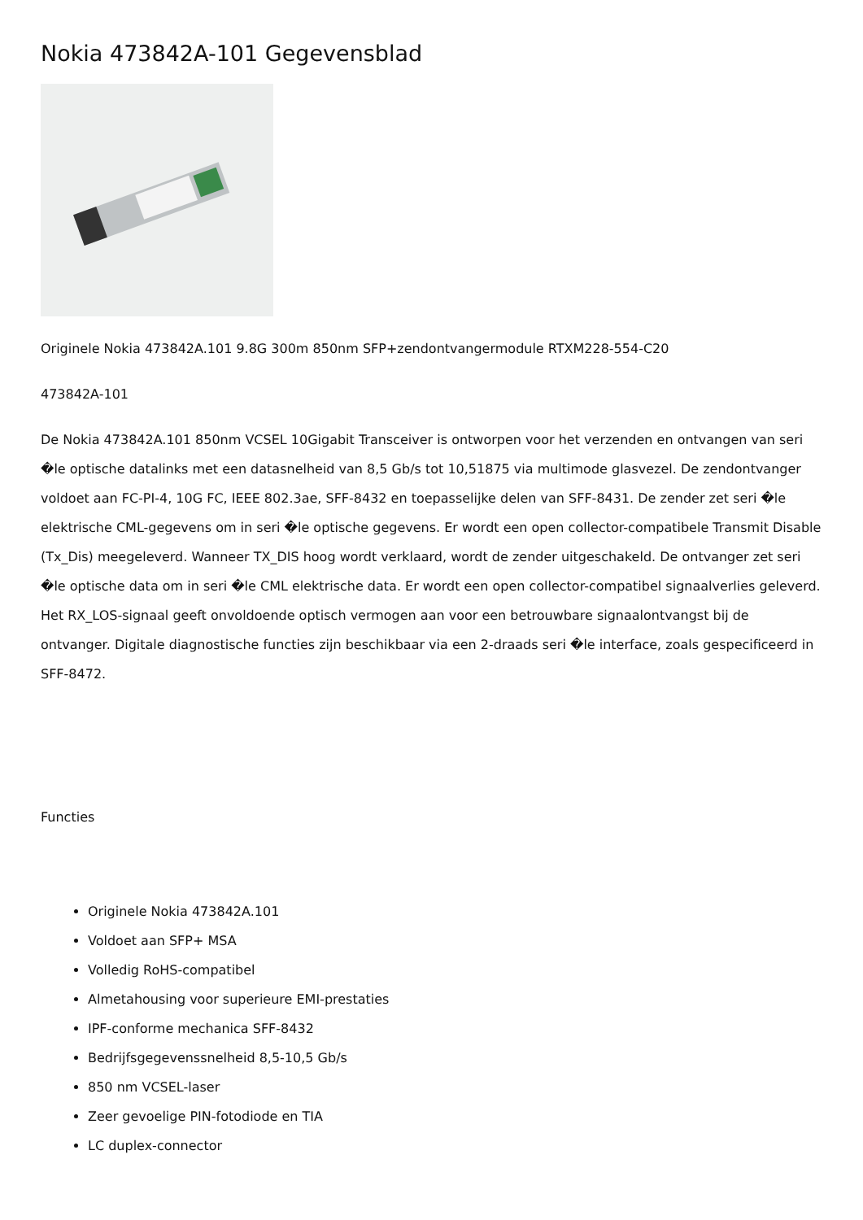Nokia 473842A-101 Gegevensblad
Originele Nokia 473842A.101 9.8G 300m 850nm SFP+zendontvangermodule RTXM228-554-C20
473842A-101
De Nokia 473842A.101 850nm VCSEL 10Gigabit Transceiver is ontworpen voor het verzenden en ontvangen van seri �le optische datalinks met een datasnelheid van 8,5 Gb/s tot 10,51875 via multimode glasvezel. De zendontvanger voldoet aan FC-PI-4, 10G FC, IEEE 802.3ae, SFF-8432 en toepasselijke delen van SFF-8431. De zender zet seri �le elektrische CML-gegevens om in seri �le optische gegevens. Er wordt een open collector-compatibele Transmit Disable (Tx_Dis) meegeleverd. Wanneer TX_DIS hoog wordt verklaard, wordt de zender uitgeschakeld. De ontvanger zet seri �le optische data om in seri �le CML elektrische data. Er wordt een open collector-compatibel signaalverlies geleverd. Het RX_LOS-signaal geeft onvoldoende optisch vermogen aan voor een betrouwbare signaalontvangst bij de ontvanger. Digitale diagnostische functies zijn beschikbaar via een 2-draads seri �le interface, zoals gespecificeerd in SFF-8472.
Functies
Originele Nokia 473842A.101
Voldoet aan SFP+ MSA
Volledig RoHS-compatibel
Almetahousing voor superieure EMI-prestaties
IPF-conforme mechanica SFF-8432
Bedrijfsgegevenssnelheid 8,5-10,5 Gb/s
850 nm VCSEL-laser
Zeer gevoelige PIN-fotodiode en TIA
LC duplex-connector